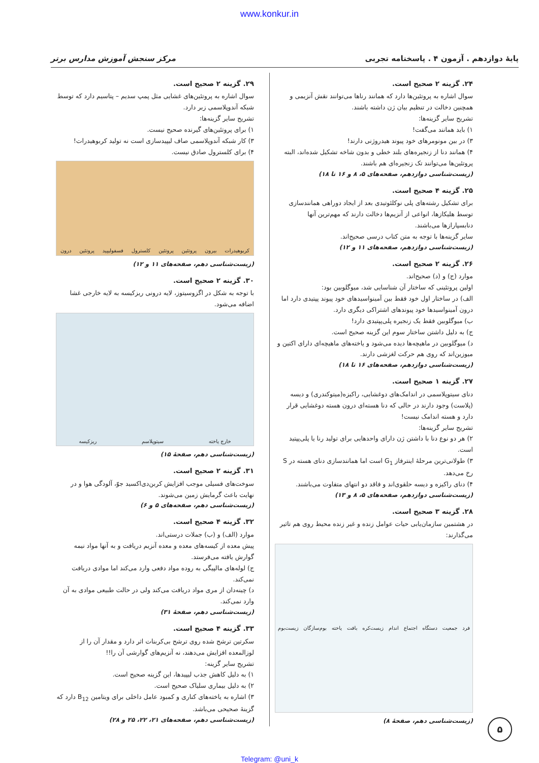www.konkur.in
پایهٔ دوازدهم . آزمون ۴ . پاسخنامه تجربی مرکز سنجش آموزش مدارس برتر
۲۴. گزینه ۲ صحیح است.
سوال اشاره به پروتئین‌ها دارد که همانند رناها می‌توانند نقش آنزیمی و همچنین دخالت در تنظیم بیان ژن داشته باشند.
تشریح سایر گزینه‌ها:
۱) باید همانند می‌گفت!
۳) در بین مونومرهای خود پیوند هیدروژنی دارند!
۴) همانند دنا از زنجیره‌های بلند خطی و بدون شاخه تشکیل شده‌اند، البته پروتئین‌ها می‌توانند تک زنجیره‌ای هم باشند.
(زیست‌شناسی دوازدهم، صفحه‌های ۵، ۸ و ۱۶ تا ۱۸)
۲۵. گزینه ۴ صحیح است.
برای تشکیل رشته‌های پلی نوکلئوتیدی بعد از ایجاد دوراهی همانندسازی توسط هلیکازها، انواعی از آنزیم‌ها دخالت دارند که مهم‌ترین آنها دنابسپارازها می‌باشند.
سایر گزینه‌ها با توجه به متن کتاب درسی صحیح‌اند.
(زیست‌شناسی دوازدهم، صفحه‌های ۱۱ و ۱۲)
۲۶. گزینه ۲ صحیح است.
موارد (ج) و (د) صحیح‌اند.
اولین پروتئینی که ساختار آن شناسایی شد، میوگلوبین بود:
الف) در ساختار اول خود فقط بین آمینواسیدهای خود پیوند پپتیدی دارد اما درون آمینواسیدها خود پیوندهای اشتراکی دیگری دارد.
ب) میوگلوبین فقط یک زنجیره پلی‌پپتیدی دارد!
ج) به دلیل داشتن ساختار سوم این گزینه صحیح است.
د) میوگلوبین در ماهیچه‌ها دیده می‌شود و یاخته‌های ماهیچه‌ای دارای اکتین و میوزین‌اند که روی هم حرکت لغزشی دارند.
(زیست‌شناسی دوازدهم، صفحه‌های ۱۶ تا ۱۸)
۲۷. گزینه ۱ صحیح است.
دنای سیتوپلاسمی در اندامک‌های دوغشایی، راکیزه(میتوکندری) و دیسه (پلاست) وجود دارند در حالی که دنا هسته‌ای درون هسته دوغشایی قرار دارد و هسته اندامک نیست!
تشریح سایر گزینه‌ها:
۲) هر دو نوع دنا با داشتن ژن دارای واحدهایی برای تولید رنا یا پلی‌پپتید است.
۳) طولانی‌ترین مرحلهٔ اینترفاز G<sub>1</sub> است اما همانندسازی دنای هسته در S رخ می‌دهد.
۴) دنای راکیزه و دیسه حلقوی‌اند و فاقد دو انتهای متفاوت می‌باشند.
(زیست‌شناسی دوازدهم، صفحه‌های ۵، ۸ و ۱۳)
۲۸. گزینه ۳ صحیح است.
در هشتمین سازمان‌یابی حیات عوامل زنده و غیر زنده محیط روی هم تاثیر می‌گذارند:
فرد جمعیت دستگاه اجتماع اندام زیست‌کره بافت یاخته بوم‌سازگان زیست‌بوم
(زیست‌شناسی دهم، صفحهٔ ۸)
۲۹. گزینه ۲ صحیح است.
سوال اشاره به پروتئین‌های غشایی مثل پمپ سدیم – پتاسیم دارد که توسط شبکه آندوپلاسمی زبر دارد.
تشریح سایر گزینه‌ها:
۱) برای پروتئین‌های گیرنده صحیح نیست.
۳) کار شبکه آندوپلاسمی صاف لیپیدسازی است نه تولید کربوهیدرات!
۴) برای کلسترول صادق نیست.
کربوهیدرات بیرون پروتئین پروتئین کلسترول فسفولیپید پروتئین درون
(زیست‌شناسی دهم، صفحه‌های ۱۱ و ۱۲)
۳۰. گزینه ۲ صحیح است.
با توجه به شکل در اگزوسیتوز، لایه درونی ریزکیسه به لایه خارجی غشا اضافه می‌شود.
خارج یاخته سیتوپلاسم ریزکیسه
(زیست‌شناسی دهم، صفحهٔ ۱۵)
۳۱. گزینه ۲ صحیح است.
سوخت‌های فسیلی موجب افزایش کربن‌دی‌اکسید جوّ، آلودگی هوا و در نهایت باعث گرمایش زمین می‌شوند.
(زیست‌شناسی دهم، صفحه‌های ۵ و ۶)
۳۲. گزینه ۴ صحیح است.
موارد (الف) و (ب) جملات درستی‌اند.
پیش معده از کیسه‌های معده و معده آنزیم دریافت و به آنها مواد نیمه گوارش یافته می‌فرستد.
ج) لوله‌های مالپیگی به روده مواد دفعی وارد می‌کند اما موادی دریافت نمی‌کند.
د) چینه‌دان از مری مواد دریافت می‌کند ولی در حالت طبیعی موادی به آن وارد نمی‌کند.
(زیست‌شناسی دهم، صفحهٔ ۳۱)
۳۳. گزینه ۴ صحیح است.
سکرتین ترشح شده روی ترشح بی‌کربنات اثر دارد و مقدار آن را از لوزالمعده افزایش می‌دهند، نه آنزیم‌های گوارشی آن را!!
تشریح سایر گزینه:
۱) به دلیل کاهش جذب لیپیدها، این گزینه صحیح است.
۲) به دلیل بیماری سلیاک صحیح است.
۳) اشاره به یاخته‌های کناری و کمبود عامل داخلی برای ویتامین B<sub>12</sub> دارد که گزینهٔ صحیحی می‌باشد.
(زیست‌شناسی دهم، صفحه‌های ۲۱، ۲۲، ۲۵ و ۲۸)
۵
Telegram: @uni_k